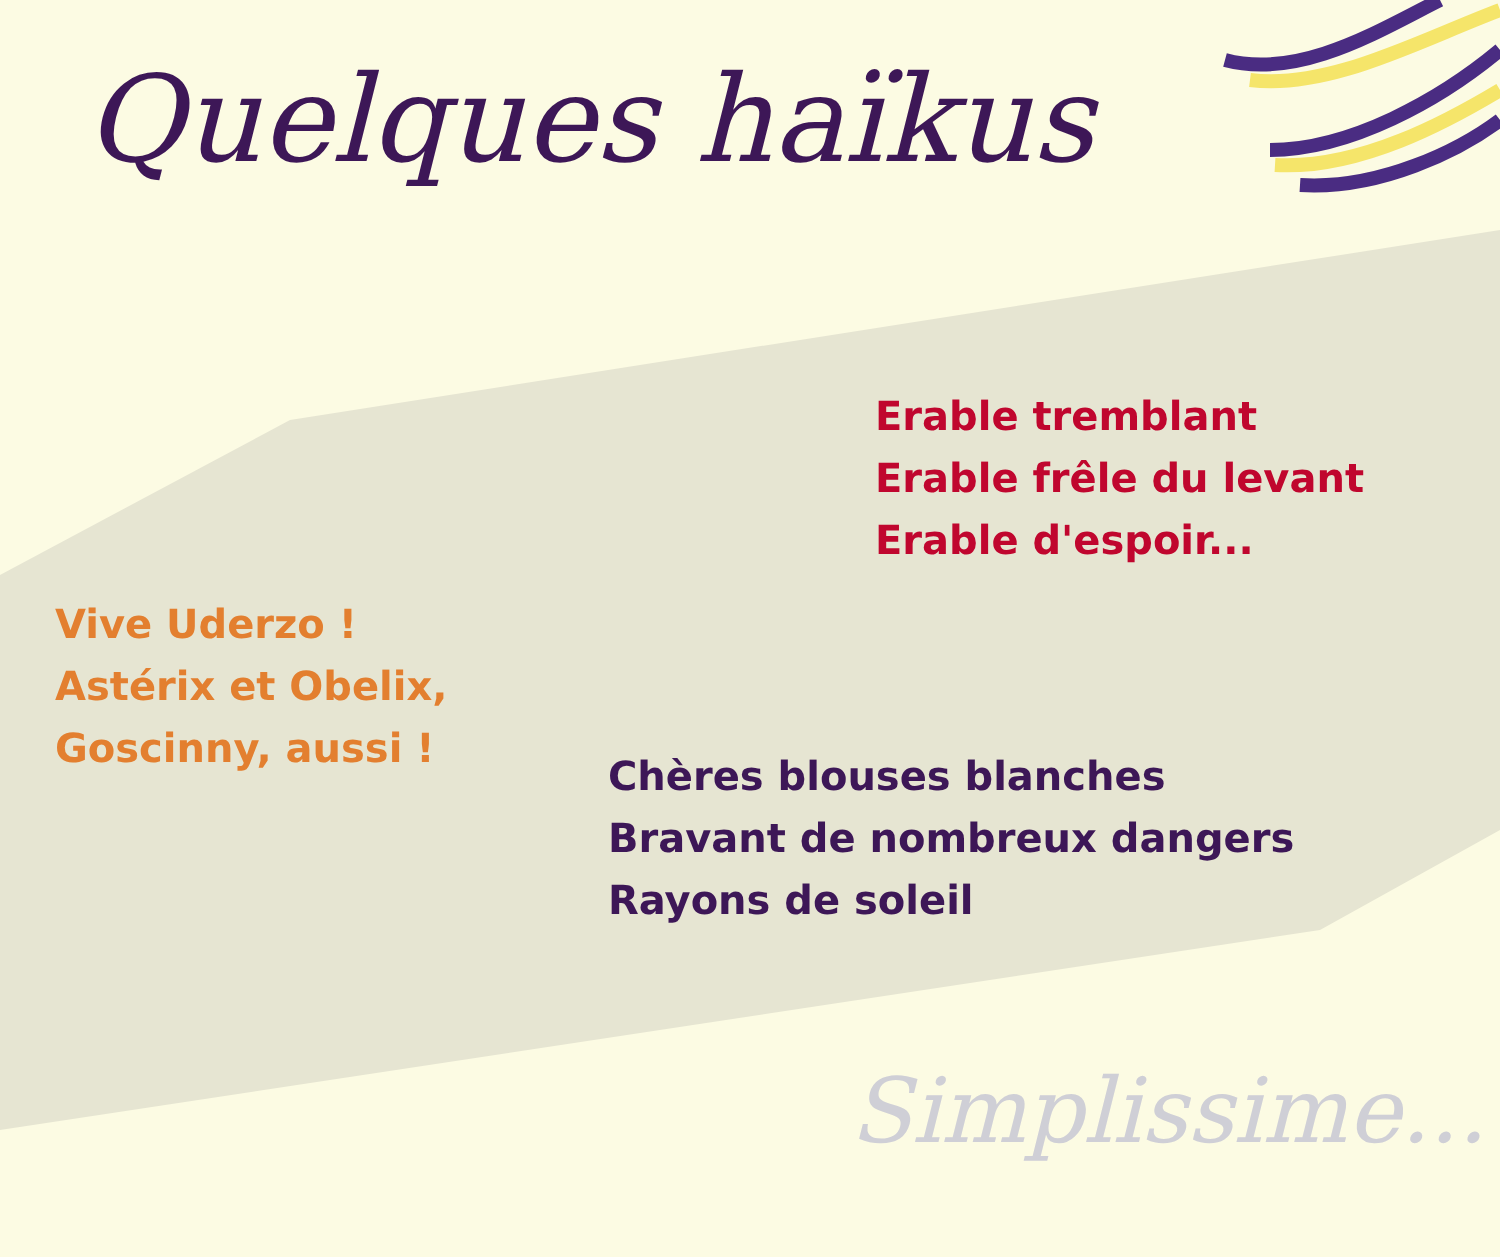Quelques haïkus
Erable tremblant
Erable frêle du levant
Erable d'espoir...
Vive Uderzo !
Astérix et Obelix,
Goscinny, aussi !
Chères blouses blanches
Bravant de nombreux dangers
Rayons de soleil
Simplissime...